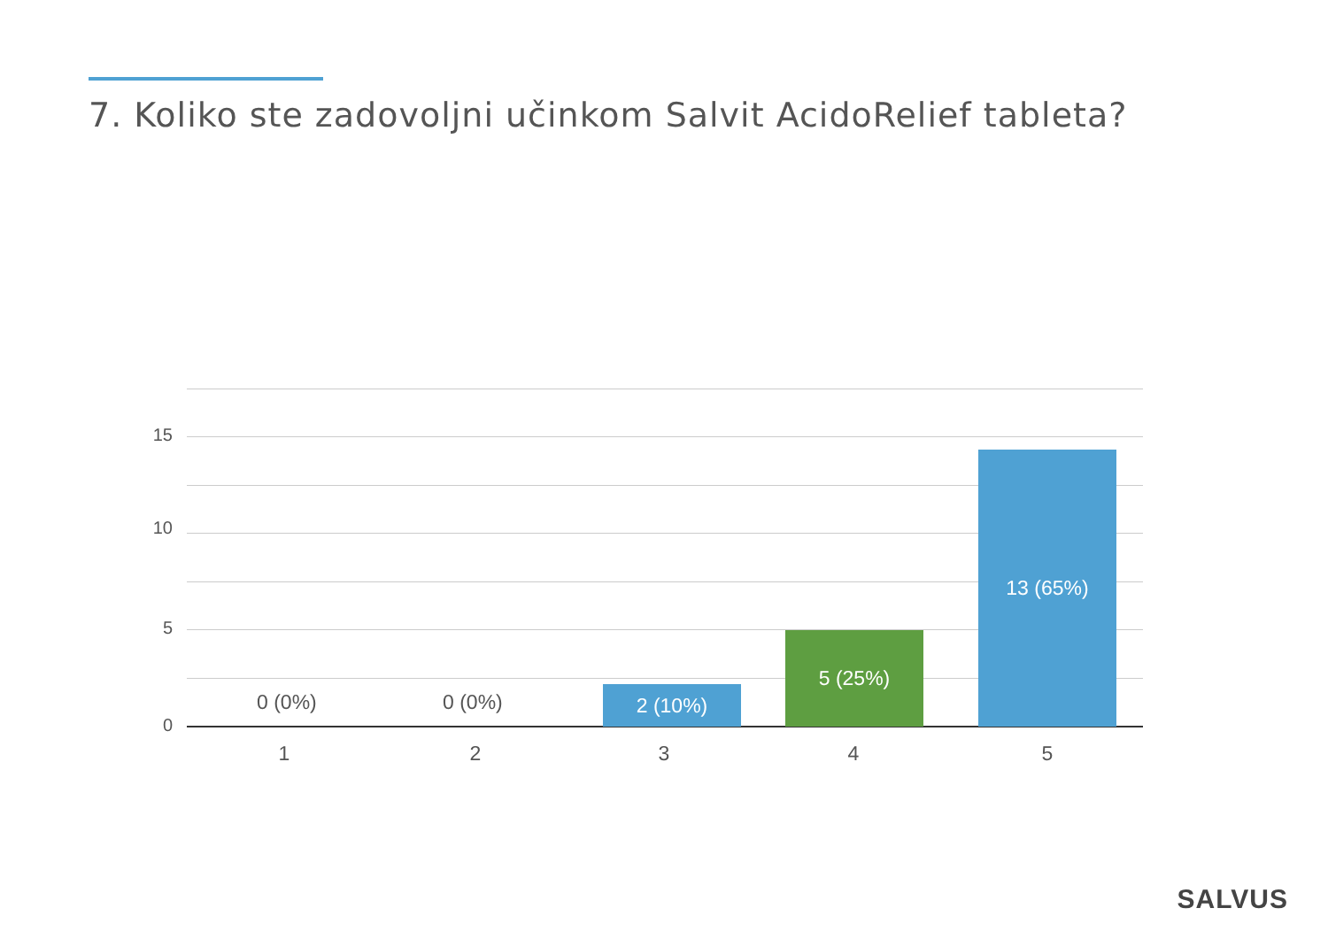7. Koliko ste zadovoljni učinkom Salvit AcidoRelief tableta?
15
10
5
0
0 (0%) 0 (0%) 2 (10%)
5 (25%)
13 (65%)
1 2 3 4 5
SALVUS